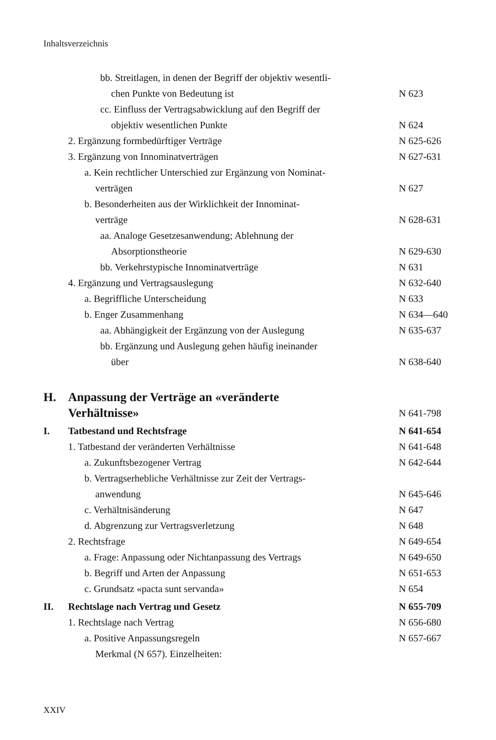Inhaltsverzeichnis
bb. Streitlagen, in denen der Begriff der objektiv wesentli-
chen Punkte von Bedeutung ist
N 623
cc. Einfluss der Vertragsabwicklung auf den Begriff der
objektiv wesentlichen Punkte
N 624
2. Ergänzung formbedürftiger Verträge N 625-626
3. Ergänzung von Innominatverträgen N 627-631
a. Kein rechtlicher Unterschied zur Ergänzung von Nominat-
verträgen
N 627
b. Besonderheiten aus der Wirklichkeit der Innominat-
verträge
N 628-631
aa. Analoge Gesetzesanwendung; Ablehnung der
Absorptionstheorie
N 629-630
bb. Verkehrstypische Innominatverträge N 631
4. Ergänzung und Vertragsauslegung N 632-640
a. Begriffliche Unterscheidung N 633
b. Enger Zusammenhang N 634—640
aa. Abhängigkeit der Ergänzung von der Auslegung N 635-637
bb. Ergänzung und Auslegung gehen häufig ineinander
über
N 638-640
H. Anpassung der Verträge an «veränderte
Verhältnisse»
N 641-798
I. Tatbestand und Rechtsfrage N 641-654
1. Tatbestand der veränderten Verhältnisse N 641-648
a. Zukunftsbezogener Vertrag N 642-644
b. Vertragserhebliche Verhältnisse zur Zeit der Vertrags-
anwendung
N 645-646
c. Verhältnisänderung N 647
d. Abgrenzung zur Vertragsverletzung N 648
2. Rechtsfrage N 649-654
a. Frage: Anpassung oder Nichtanpassung des Vertrags N 649-650
b. Begriff und Arten der Anpassung N 651-653
c. Grundsatz «pacta sunt servanda» N 654
II. Rechtslage nach Vertrag und Gesetz N 655-709
1. Rechtslage nach Vertrag N 656-680
a. Positive Anpassungsregeln
Merkmal (N 657). Einzelheiten: N 657-667
XXIV